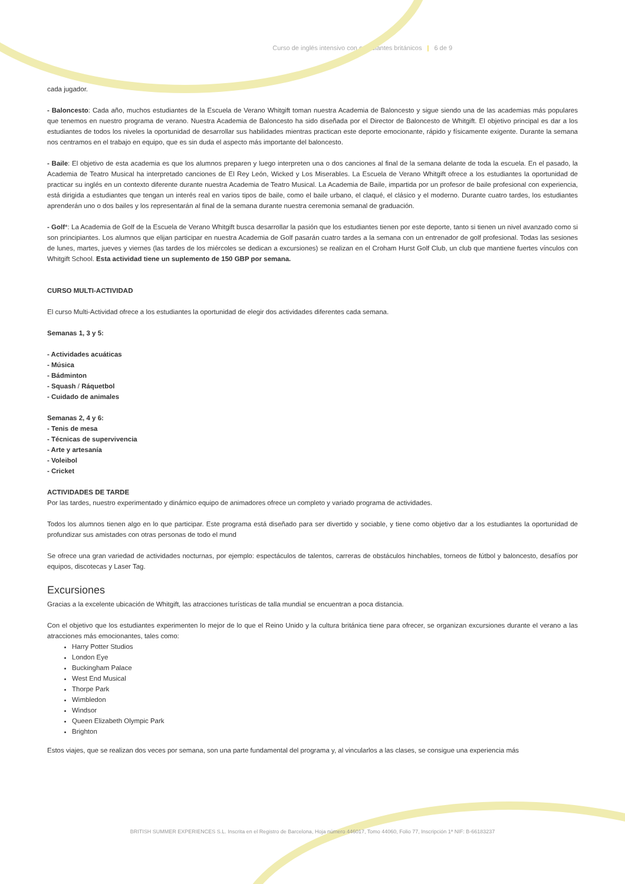Curso de inglés intensivo con estudiantes británicos | 6 de 9
cada jugador.
- Baloncesto: Cada año, muchos estudiantes de la Escuela de Verano Whitgift toman nuestra Academia de Baloncesto y sigue siendo una de las academias más populares que tenemos en nuestro programa de verano. Nuestra Academia de Baloncesto ha sido diseñada por el Director de Baloncesto de Whitgift. El objetivo principal es dar a los estudiantes de todos los niveles la oportunidad de desarrollar sus habilidades mientras practican este deporte emocionante, rápido y físicamente exigente. Durante la semana nos centramos en el trabajo en equipo, que es sin duda el aspecto más importante del baloncesto.
- Baile: El objetivo de esta academia es que los alumnos preparen y luego interpreten una o dos canciones al final de la semana delante de toda la escuela. En el pasado, la Academia de Teatro Musical ha interpretado canciones de El Rey León, Wicked y Los Miserables. La Escuela de Verano Whitgift ofrece a los estudiantes la oportunidad de practicar su inglés en un contexto diferente durante nuestra Academia de Teatro Musical. La Academia de Baile, impartida por un profesor de baile profesional con experiencia, está dirigida a estudiantes que tengan un interés real en varios tipos de baile, como el baile urbano, el claqué, el clásico y el moderno. Durante cuatro tardes, los estudiantes aprenderán uno o dos bailes y los representarán al final de la semana durante nuestra ceremonia semanal de graduación.
- Golf*: La Academia de Golf de la Escuela de Verano Whitgift busca desarrollar la pasión que los estudiantes tienen por este deporte, tanto si tienen un nivel avanzado como si son principiantes. Los alumnos que elijan participar en nuestra Academia de Golf pasarán cuatro tardes a la semana con un entrenador de golf profesional. Todas las sesiones de lunes, martes, jueves y viernes (las tardes de los miércoles se dedican a excursiones) se realizan en el Croham Hurst Golf Club, un club que mantiene fuertes vínculos con Whitgift School. Esta actividad tiene un suplemento de 150 GBP por semana.
CURSO MULTI-ACTIVIDAD
El curso Multi-Actividad ofrece a los estudiantes la oportunidad de elegir dos actividades diferentes cada semana.
Semanas 1, 3 y 5:
- Actividades acuáticas
- Música
- Bádminton
- Squash / Ráquetbol
- Cuidado de animales
Semanas 2, 4 y 6:
- Tenis de mesa
- Técnicas de supervivencia
- Arte y artesanía
- Voleibol
- Cricket
ACTIVIDADES DE TARDE
Por las tardes, nuestro experimentado y dinámico equipo de animadores ofrece un completo y variado programa de actividades.
Todos los alumnos tienen algo en lo que participar. Este programa está diseñado para ser divertido y sociable, y tiene como objetivo dar a los estudiantes la oportunidad de profundizar sus amistades con otras personas de todo el mund
Se ofrece una gran variedad de actividades nocturnas, por ejemplo: espectáculos de talentos, carreras de obstáculos hinchables, torneos de fútbol y baloncesto, desafíos por equipos, discotecas y Laser Tag.
Excursiones
Gracias a la excelente ubicación de Whitgift, las atracciones turísticas de talla mundial se encuentran a poca distancia.
Con el objetivo que los estudiantes experimenten lo mejor de lo que el Reino Unido y la cultura británica tiene para ofrecer, se organizan excursiones durante el verano a las atracciones más emocionantes, tales como:
Harry Potter Studios
London Eye
Buckingham Palace
West End Musical
Thorpe Park
Wimbledon
Windsor
Queen Elizabeth Olympic Park
Brighton
Estos viajes, que se realizan dos veces por semana, son una parte fundamental del programa y, al vincularlos a las clases, se consigue una experiencia más
BRITISH SUMMER EXPERIENCES S.L. Inscrita en el Registro de Barcelona, Hoja número 446017, Tomo 44060, Folio 77, Inscripción 1ª NIF: B-66183237